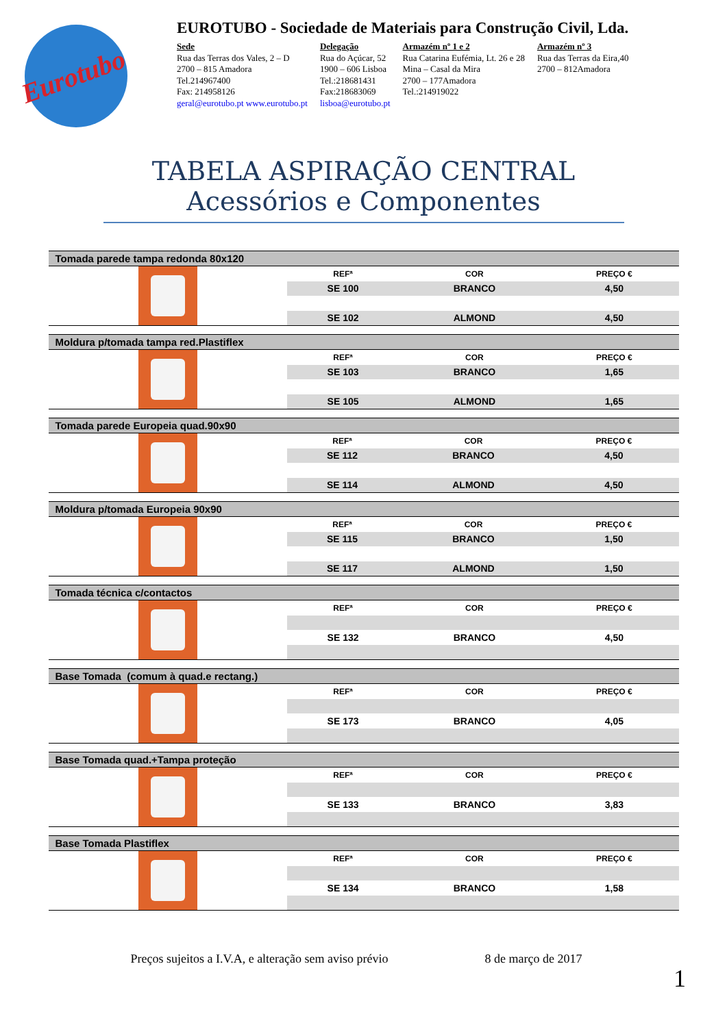Eurotubo
EUROTUBO - Sociedade de Materiais para Construção Civil, Lda.
Sede
Rua das Terras dos Vales, 2 – D
2700 – 815 Amadora
Tel.214967400
Fax: 214958126
geral@eurotubo.pt www.eurotubo.pt
Delegação
Rua do Açúcar, 52
1900 – 606 Lisboa
Tel.:218681431
Fax:218683069
lisboa@eurotubo.pt
Armazém nº 1 e 2
Rua Catarina Eufémia, Lt. 26 e 28
Mina – Casal da Mira
2700 – 177Amadora
Tel.:214919022
Armazém nº 3
Rua das Terras da Eira,40
2700 – 812Amadora
TABELA ASPIRAÇÃO CENTRAL
Acessórios e Componentes
Tomada parede tampa redonda 80x120
| REFª | COR | PREÇO € |
| --- | --- | --- |
| SE 100 | BRANCO | 4,50 |
| SE 102 | ALMOND | 4,50 |
Moldura p/tomada tampa red.Plastiflex
| REFª | COR | PREÇO € |
| --- | --- | --- |
| SE 103 | BRANCO | 1,65 |
| SE 105 | ALMOND | 1,65 |
Tomada parede Europeia quad.90x90
| REFª | COR | PREÇO € |
| --- | --- | --- |
| SE 112 | BRANCO | 4,50 |
| SE 114 | ALMOND | 4,50 |
Moldura p/tomada Europeia 90x90
| REFª | COR | PREÇO € |
| --- | --- | --- |
| SE 115 | BRANCO | 1,50 |
| SE 117 | ALMOND | 1,50 |
Tomada técnica c/contactos
| REFª | COR | PREÇO € |
| --- | --- | --- |
| SE 132 | BRANCO | 4,50 |
Base Tomada (comum à quad.e rectang.)
| REFª | COR | PREÇO € |
| --- | --- | --- |
| SE 173 | BRANCO | 4,05 |
Base Tomada quad.+Tampa proteção
| REFª | COR | PREÇO € |
| --- | --- | --- |
| SE 133 | BRANCO | 3,83 |
Base Tomada Plastiflex
| REFª | COR | PREÇO € |
| --- | --- | --- |
| SE 134 | BRANCO | 1,58 |
Preços sujeitos a I.V.A, e alteração sem aviso prévio 8 de março de 2017
1